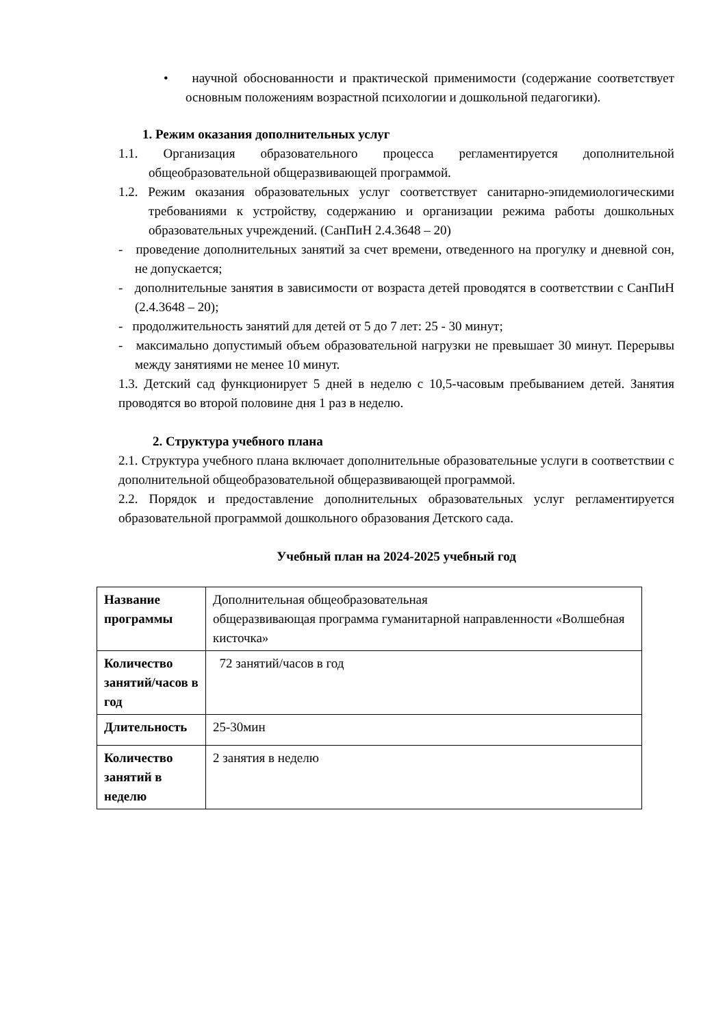• научной обоснованности и практической применимости (содержание соответствует основным положениям возрастной психологии и дошкольной педагогики).
1. Режим оказания дополнительных услуг
1.1. Организация образовательного процесса регламентируется дополнительной общеобразовательной общеразвивающей программой.
1.2. Режим оказания образовательных услуг соответствует санитарно-эпидемиологическими требованиями к устройству, содержанию и организации режима работы дошкольных образовательных учреждений. (СанПиН 2.4.3648 – 20)
- проведение дополнительных занятий за счет времени, отведенного на прогулку и дневной сон, не допускается;
- дополнительные занятия в зависимости от возраста детей проводятся в соответствии с СанПиН (2.4.3648 – 20);
- продолжительность занятий для детей от 5 до 7 лет: 25 - 30 минут;
- максимально допустимый объем образовательной нагрузки не превышает 30 минут. Перерывы между занятиями не менее 10 минут.
1.3. Детский сад функционирует 5 дней в неделю с 10,5-часовым пребыванием детей. Занятия проводятся во второй половине дня 1 раз в неделю.
2. Структура учебного плана
2.1. Структура учебного плана включает дополнительные образовательные услуги в соответствии с дополнительной общеобразовательной общеразвивающей программой.
2.2. Порядок и предоставление дополнительных образовательных услуг регламентируется образовательной программой дошкольного образования Детского сада.
Учебный план на 2024-2025 учебный год
| Название программы | Дополнительная общеобразовательная общеразвивающая программа гуманитарной направленности «Волшебная кисточка» |
| Количество занятий/часов в год | 72 занятий/часов в год |
| Длительность | 25-30мин |
| Количество занятий в неделю | 2 занятия в неделю |